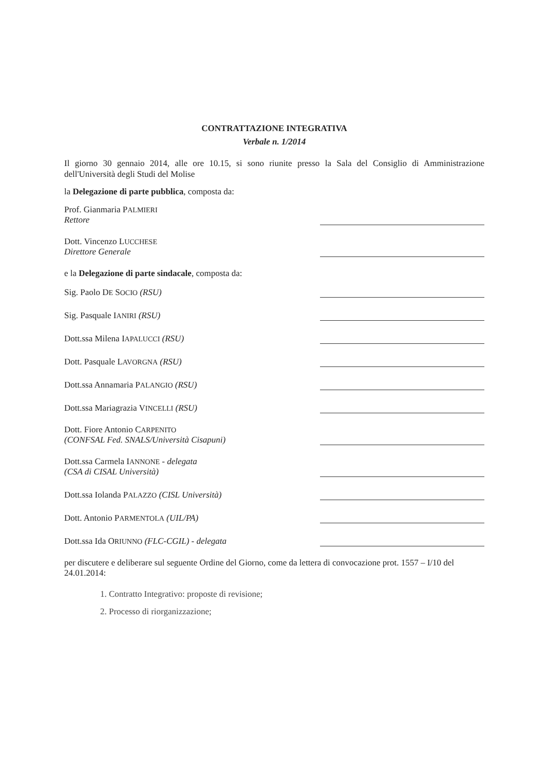CONTRATTAZIONE INTEGRATIVA
Verbale n. 1/2014
Il giorno 30 gennaio 2014, alle ore 10.15, si sono riunite presso la Sala del Consiglio di Amministrazione dell'Università degli Studi del Molise
la Delegazione di parte pubblica, composta da:
Prof. Gianmaria PALMIERI
Rettore
Dott. Vincenzo LUCCHESE
Direttore Generale
e la Delegazione di parte sindacale, composta da:
Sig. Paolo DE SOCIO (RSU)
Sig. Pasquale IANIRI (RSU)
Dott.ssa Milena IAPALUCCI (RSU)
Dott. Pasquale LAVORGNA (RSU)
Dott.ssa Annamaria PALANGIO (RSU)
Dott.ssa Mariagrazia VINCELLI (RSU)
Dott. Fiore Antonio CARPENITO
(CONFSAL Fed. SNALS/Università Cisapuni)
Dott.ssa Carmela IANNONE - delegata
(CSA di CISAL Università)
Dott.ssa Iolanda PALAZZO (CISL Università)
Dott. Antonio PARMENTOLA (UIL/PA)
Dott.ssa Ida ORIUNNO (FLC-CGIL) - delegata
per discutere e deliberare sul seguente Ordine del Giorno, come da lettera di convocazione prot. 1557 – I/10 del 24.01.2014:
1. Contratto Integrativo: proposte di revisione;
2. Processo di riorganizzazione;